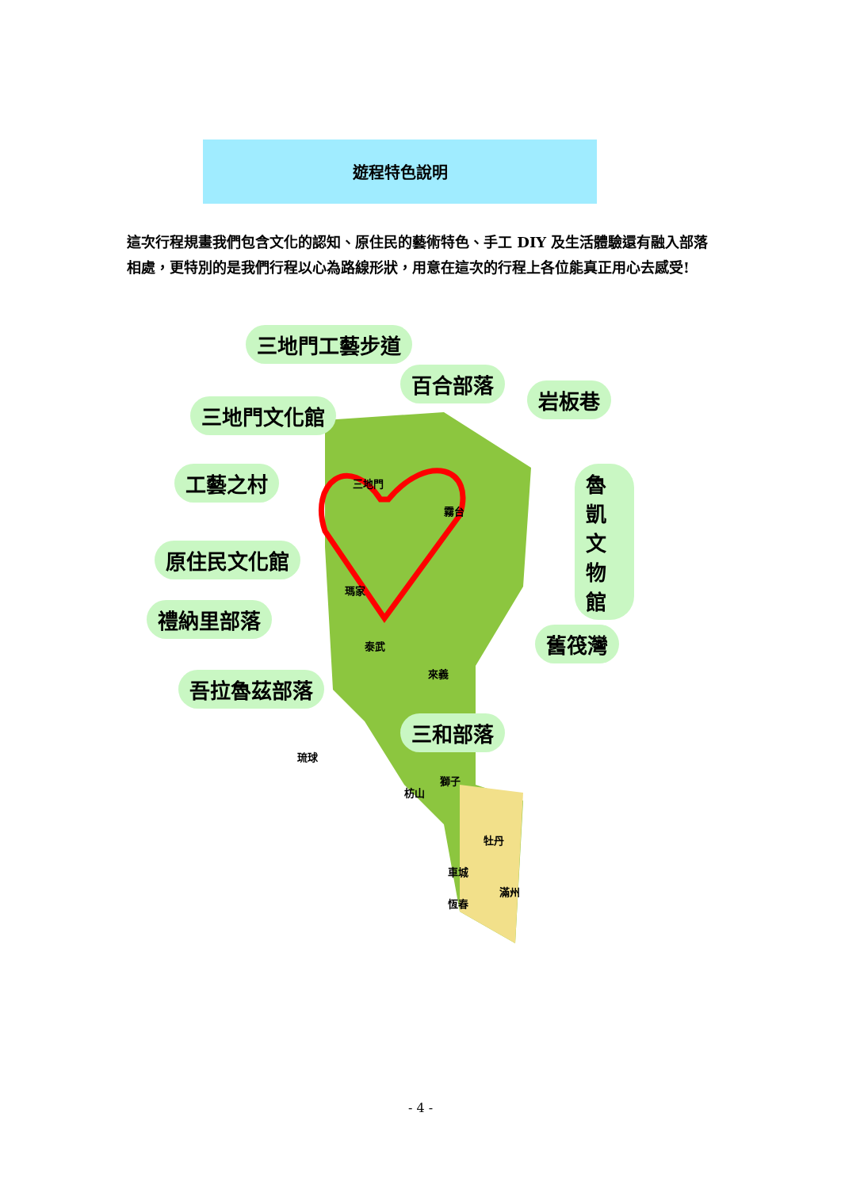遊程特色說明
這次行程規畫我們包含文化的認知、原住民的藝術特色、手工 DIY 及生活體驗還有融入部落相處，更特別的是我們行程以心為路線形狀，用意在這次的行程上各位能真正用心去感受!
三地門工藝步道
百合部落
岩板巷
三地門文化館
工藝之村 魯凱文物館
原住民文化館
禮納里部落
舊筏灣
吾拉魯茲部落
三和部落
三地門
霧台
瑪家
泰武
來義
琉球
獅子
枋山
牡丹
車城
滿州
恆春
- 4 -